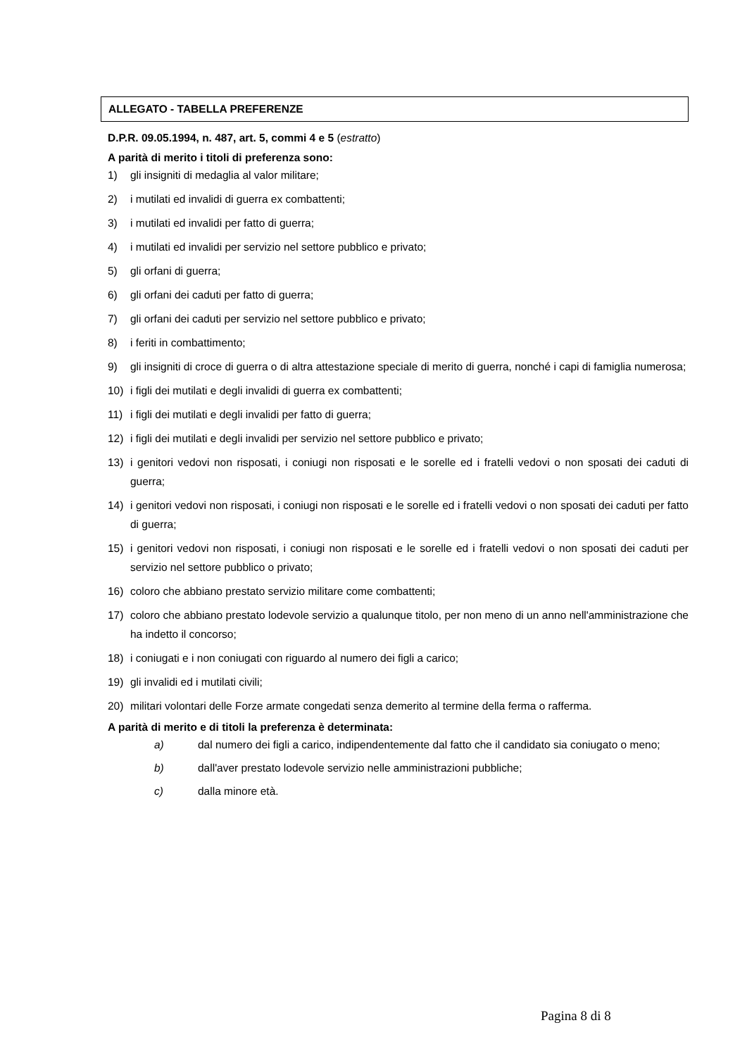ALLEGATO - TABELLA PREFERENZE
D.P.R. 09.05.1994, n. 487, art. 5, commi 4 e 5 (estratto)
A parità di merito i titoli di preferenza sono:
1) gli insigniti di medaglia al valor militare;
2) i mutilati ed invalidi di guerra ex combattenti;
3) i mutilati ed invalidi per fatto di guerra;
4) i mutilati ed invalidi per servizio nel settore pubblico e privato;
5) gli orfani di guerra;
6) gli orfani dei caduti per fatto di guerra;
7) gli orfani dei caduti per servizio nel settore pubblico e privato;
8) i feriti in combattimento;
9) gli insigniti di croce di guerra o di altra attestazione speciale di merito di guerra, nonché i capi di famiglia numerosa;
10) i figli dei mutilati e degli invalidi di guerra ex combattenti;
11) i figli dei mutilati e degli invalidi per fatto di guerra;
12) i figli dei mutilati e degli invalidi per servizio nel settore pubblico e privato;
13) i genitori vedovi non risposati, i coniugi non risposati e le sorelle ed i fratelli vedovi o non sposati dei caduti di guerra;
14) i genitori vedovi non risposati, i coniugi non risposati e le sorelle ed i fratelli vedovi o non sposati dei caduti per fatto di guerra;
15) i genitori vedovi non risposati, i coniugi non risposati e le sorelle ed i fratelli vedovi o non sposati dei caduti per servizio nel settore pubblico o privato;
16) coloro che abbiano prestato servizio militare come combattenti;
17) coloro che abbiano prestato lodevole servizio a qualunque titolo, per non meno di un anno nell'amministrazione che ha indetto il concorso;
18) i coniugati e i non coniugati con riguardo al numero dei figli a carico;
19) gli invalidi ed i mutilati civili;
20) militari volontari delle Forze armate congedati senza demerito al termine della ferma o rafferma.
A parità di merito e di titoli la preferenza è determinata:
a) dal numero dei figli a carico, indipendentemente dal fatto che il candidato sia coniugato o meno;
b) dall'aver prestato lodevole servizio nelle amministrazioni pubbliche;
c) dalla minore età.
Pagina 8 di 8